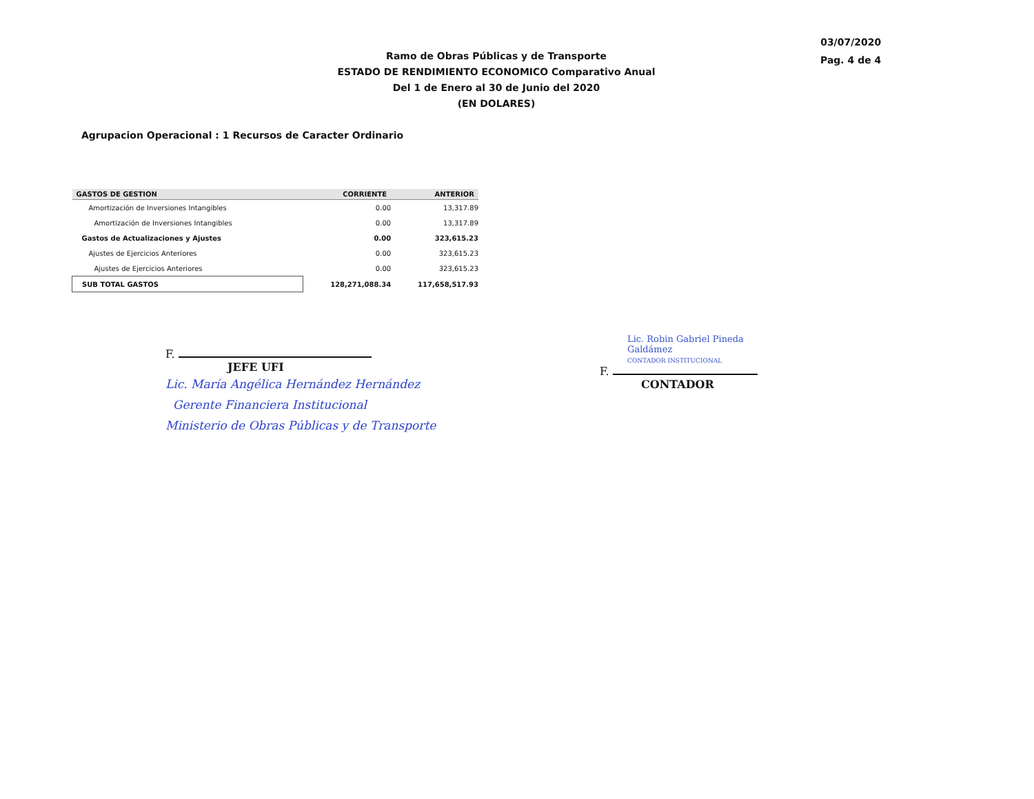Ramo de Obras Públicas y de Transporte
ESTADO DE RENDIMIENTO ECONOMICO Comparativo Anual
Del 1 de Enero al 30 de Junio del 2020
(EN DOLARES)
03/07/2020
Pag. 4 de 4
Agrupacion Operacional : 1 Recursos de Caracter Ordinario
| GASTOS DE GESTION | CORRIENTE | ANTERIOR |
| --- | --- | --- |
| Amortización de Inversiones Intangibles | 0.00 | 13,317.89 |
| Amortización de Inversiones Intangibles | 0.00 | 13,317.89 |
| Gastos de Actualizaciones y Ajustes | 0.00 | 323,615.23 |
| Ajustes de Ejercicios Anteriores | 0.00 | 323,615.23 |
| Ajustes de Ejercicios Anteriores | 0.00 | 323,615.23 |
| SUB TOTAL GASTOS | 128,271,088.34 | 117,658,517.93 |
F.
JEFE UFI
Lic. María Angélica Hernández Hernández
Gerente Financiera Institucional
Ministerio de Obras Públicas y de Transporte
Lic. Robin Gabriel Pineda Galdámez
CONTADOR INSTITUCIONAL
F.
CONTADOR